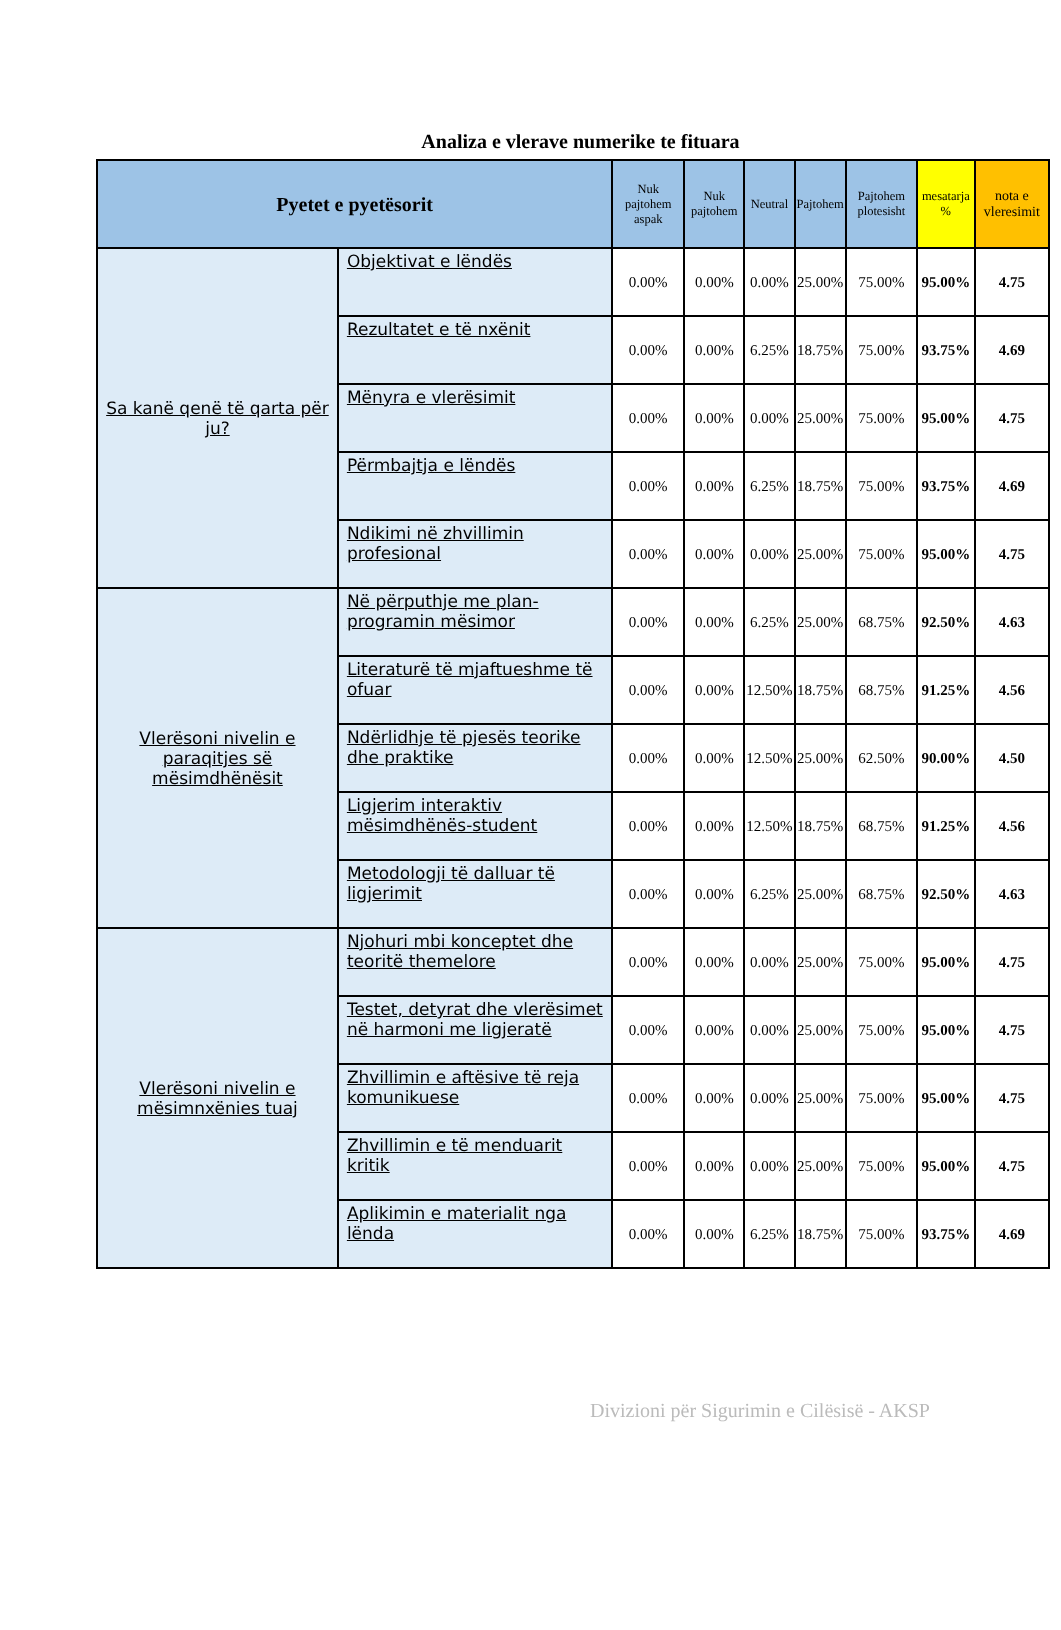Analiza e vlerave numerike te fituara
| Pyetet e pyetësorit | | Nuk pajtohem aspak | Nuk pajtohem | Neutral | Pajtohem | Pajtohem plotesisht | mesatarja % | nota e vleresimit |
| --- | --- | --- | --- | --- | --- | --- | --- | --- |
| Sa kanë qenë të qarta për ju? | Objektivat e lëndës | 0.00% | 0.00% | 0.00% | 25.00% | 75.00% | 95.00% | 4.75 |
| | Rezultatet e të nxënit | 0.00% | 0.00% | 6.25% | 18.75% | 75.00% | 93.75% | 4.69 |
| | Mënyra e vlerësimit | 0.00% | 0.00% | 0.00% | 25.00% | 75.00% | 95.00% | 4.75 |
| | Përmbajtja e lëndës | 0.00% | 0.00% | 6.25% | 18.75% | 75.00% | 93.75% | 4.69 |
| | Ndikimi në zhvillimin profesional | 0.00% | 0.00% | 0.00% | 25.00% | 75.00% | 95.00% | 4.75 |
| Vlerësoni nivelin e paraqitjes së mësimdhënësit | Në përputhje me plan-programin mësimor | 0.00% | 0.00% | 6.25% | 25.00% | 68.75% | 92.50% | 4.63 |
| | Literaturë të mjaftueshme të ofuar | 0.00% | 0.00% | 12.50% | 18.75% | 68.75% | 91.25% | 4.56 |
| | Ndërlidhje të pjesës teorike dhe praktike | 0.00% | 0.00% | 12.50% | 25.00% | 62.50% | 90.00% | 4.50 |
| | Ligjerim interaktiv mësimdhënës-student | 0.00% | 0.00% | 12.50% | 18.75% | 68.75% | 91.25% | 4.56 |
| | Metodologji të dalluar të ligjerimit | 0.00% | 0.00% | 6.25% | 25.00% | 68.75% | 92.50% | 4.63 |
| Vlerësoni nivelin e mësimnxënies tuaj | Njohuri mbi konceptet dhe teoritë themelore | 0.00% | 0.00% | 0.00% | 25.00% | 75.00% | 95.00% | 4.75 |
| | Testet, detyrat dhe vlerësimet në harmoni me ligjeratë | 0.00% | 0.00% | 0.00% | 25.00% | 75.00% | 95.00% | 4.75 |
| | Zhvillimin e aftësive të reja komunikuese | 0.00% | 0.00% | 0.00% | 25.00% | 75.00% | 95.00% | 4.75 |
| | Zhvillimin e të menduarit kritik | 0.00% | 0.00% | 0.00% | 25.00% | 75.00% | 95.00% | 4.75 |
| | Aplikimin e materialit nga lënda | 0.00% | 0.00% | 6.25% | 18.75% | 75.00% | 93.75% | 4.69 |
Divizioni për Sigurimin e Cilësisë - AKSP